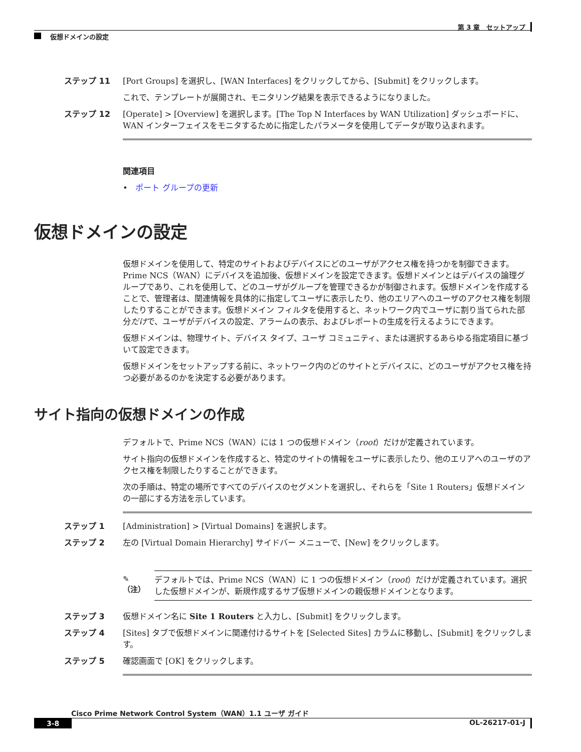第 3 章　セットアップ
仮想ドメインの設定
ステップ 11 [Port Groups] を選択し、[WAN Interfaces] をクリックしてから、[Submit] をクリックします。
これで、テンプレートが展開され、モニタリング結果を表示できるようになりました。
ステップ 12 [Operate] > [Overview] を選択します。[The Top N Interfaces by WAN Utilization] ダッシュボードに、WAN インターフェイスをモニタするために指定したパラメータを使用してデータが取り込まれます。
関連項目
•　ポート グループの更新
仮想ドメインの設定
仮想ドメインを使用して、特定のサイトおよびデバイスにどのユーザがアクセス権を持つかを制御できます。Prime NCS（WAN）にデバイスを追加後、仮想ドメインを設定できます。仮想ドメインとはデバイスの論理グループであり、これを使用して、どのユーザがグループを管理できるかが制御されます。仮想ドメインを作成することで、管理者は、関連情報を具体的に指定してユーザに表示したり、他のエリアへのユーザのアクセス権を制限したりすることができます。仮想ドメイン フィルタを使用すると、ネットワーク内でユーザに割り当てられた部分だけで、ユーザがデバイスの設定、アラームの表示、およびレポートの生成を行えるようにできます。
仮想ドメインは、物理サイト、デバイス タイプ、ユーザ コミュニティ、または選択するあらゆる指定項目に基づいて設定できます。
仮想ドメインをセットアップする前に、ネットワーク内のどのサイトとデバイスに、どのユーザがアクセス権を持つ必要があるのかを決定する必要があります。
サイト指向の仮想ドメインの作成
デフォルトで、Prime NCS（WAN）には 1 つの仮想ドメイン（root）だけが定義されています。
サイト指向の仮想ドメインを作成すると、特定のサイトの情報をユーザに表示したり、他のエリアへのユーザのアクセス権を制限したりすることができます。
次の手順は、特定の場所ですべてのデバイスのセグメントを選択し、それらを「Site 1 Routers」仮想ドメインの一部にする方法を示しています。
ステップ 1 [Administration] > [Virtual Domains] を選択します。
ステップ 2 左の [Virtual Domain Hierarchy] サイドバー メニューで、[New] をクリックします。
✎
（注）
デフォルトでは、Prime NCS（WAN）に 1 つの仮想ドメイン（root）だけが定義されています。選択した仮想ドメインが、新規作成するサブ仮想ドメインの親仮想ドメインとなります。
ステップ 3 仮想ドメイン名に Site 1 Routers と入力し、[Submit] をクリックします。
ステップ 4 [Sites] タブで仮想ドメインに関連付けるサイトを [Selected Sites] カラムに移動し、[Submit] をクリックします。
ステップ 5 確認画面で [OK] をクリックします。
Cisco Prime Network Control System（WAN）1.1 ユーザ ガイド
3-8 OL-26217-01-J